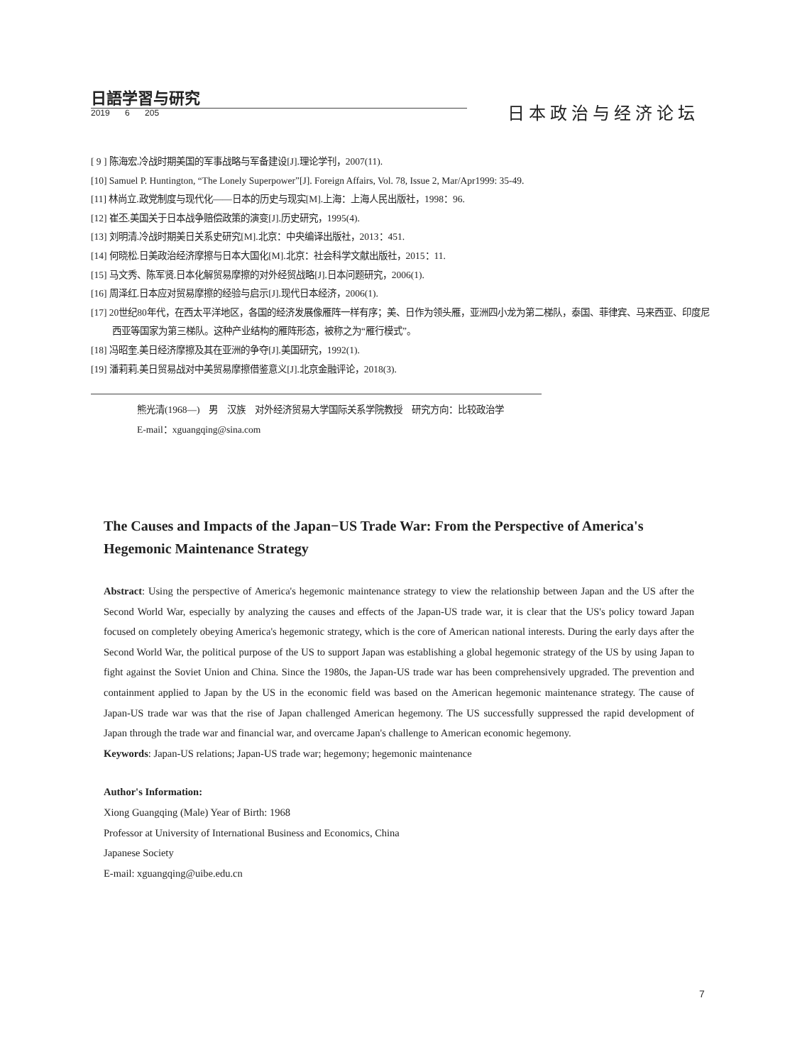日語学習与研究
2019 6 205 日本政治与经济论坛
[ 9 ] 陈海宏.冷战时期美国的军事战略与军备建设[J].理论学刊，2007(11).
[10] Samuel P. Huntington, “The Lonely Superpower”[J]. Foreign Affairs, Vol. 78, Issue 2, Mar/Apr1999: 35-49.
[11] 林尚立.政党制度与现代化——日本的历史与现实[M].上海：上海人民出版社，1998：96.
[12] 崔丕.美国关于日本战争赔偿政策的演变[J].历史研究，1995(4).
[13] 刘明清.冷战时期美日关系史研究[M].北京：中央编译出版社，2013：451.
[14] 何晓松.日美政治经济摩擦与日本大国化[M].北京：社会科学文献出版社，2015：11.
[15] 马文秀、陈军贤.日本化解贸易摩擦的对外经贸战略[J].日本问题研究，2006(1).
[16] 周泽红.日本应对贸易摩擦的经验与启示[J].现代日本经济，2006(1).
[17] 20世纪80年代，在西太平洋地区，各国的经济发展像雁阵一样有序；美、日作为领头雁，亚洲四小龙为第二梯队，泰国、菲律宾、马来西亚、印度尼西亚等国家为第三梯队。这种产业结构的雁阵形态，被称之为“雁行模式”。
[18] 冯昭奎.美日经济摩擦及其在亚洲的争夺[J].美国研究，1992(1).
[19] 潘莉莉.美日贸易战对中美贸易摩擦借鉴意义[J].北京金融评论，2018(3).
熊光清(1968—)　男　汉族　对外经济贸易大学国际关系学院教授　研究方向：比较政治学
E-mail：xguangqing@sina.com
The Causes and Impacts of the Japan−US Trade War: From the Perspective of America's Hegemonic Maintenance Strategy
Abstract: Using the perspective of America's hegemonic maintenance strategy to view the relationship between Japan and the US after the Second World War, especially by analyzing the causes and effects of the Japan-US trade war, it is clear that the US's policy toward Japan focused on completely obeying America's hegemonic strategy, which is the core of American national interests. During the early days after the Second World War, the political purpose of the US to support Japan was establishing a global hegemonic strategy of the US by using Japan to fight against the Soviet Union and China. Since the 1980s, the Japan-US trade war has been comprehensively upgraded. The prevention and containment applied to Japan by the US in the economic field was based on the American hegemonic maintenance strategy. The cause of Japan-US trade war was that the rise of Japan challenged American hegemony. The US successfully suppressed the rapid development of Japan through the trade war and financial war, and overcame Japan's challenge to American economic hegemony.
Keywords: Japan-US relations; Japan-US trade war; hegemony; hegemonic maintenance
Author's Information:
Xiong Guangqing (Male) Year of Birth: 1968
Professor at University of International Business and Economics, China
Japanese Society
E-mail: xguangqing@uibe.edu.cn
7